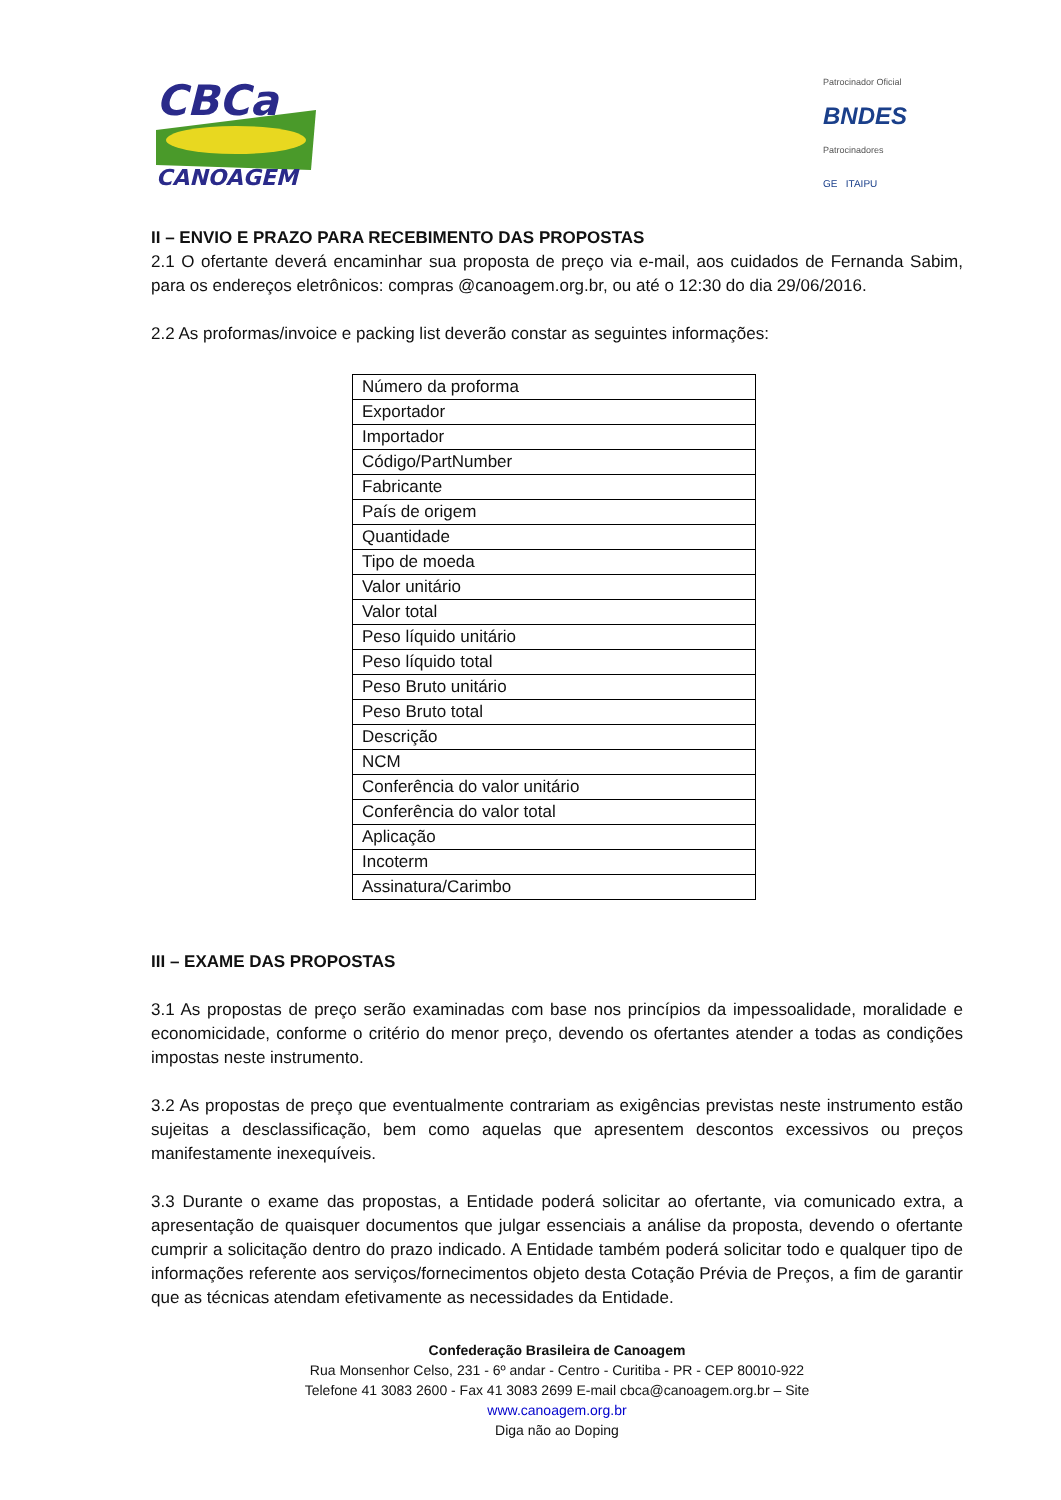CBCa
CANOAGEM
Patrocinador Oficial
BNDES
Patrocinadores
GE ITAIPU
II – ENVIO E PRAZO PARA RECEBIMENTO DAS PROPOSTAS
2.1 O ofertante deverá encaminhar sua proposta de preço via e-mail, aos cuidados de Fernanda Sabim, para os endereços eletrônicos: compras @canoagem.org.br, ou até o 12:30 do dia 29/06/2016.
2.2 As proformas/invoice e packing list deverão constar as seguintes informações:
| Número da proforma |
| Exportador |
| Importador |
| Código/PartNumber |
| Fabricante |
| País de origem |
| Quantidade |
| Tipo de moeda |
| Valor unitário |
| Valor total |
| Peso líquido unitário |
| Peso líquido total |
| Peso Bruto unitário |
| Peso Bruto total |
| Descrição |
| NCM |
| Conferência do valor unitário |
| Conferência do valor total |
| Aplicação |
| Incoterm |
| Assinatura/Carimbo |
III – EXAME DAS PROPOSTAS
3.1 As propostas de preço serão examinadas com base nos princípios da impessoalidade, moralidade e economicidade, conforme o critério do menor preço, devendo os ofertantes atender a todas as condições impostas neste instrumento.
3.2 As propostas de preço que eventualmente contrariam as exigências previstas neste instrumento estão sujeitas a desclassificação, bem como aquelas que apresentem descontos excessivos ou preços manifestamente inexequíveis.
3.3 Durante o exame das propostas, a Entidade poderá solicitar ao ofertante, via comunicado extra, a apresentação de quaisquer documentos que julgar essenciais a análise da proposta, devendo o ofertante cumprir a solicitação dentro do prazo indicado. A Entidade também poderá solicitar todo e qualquer tipo de informações referente aos serviços/fornecimentos objeto desta Cotação Prévia de Preços, a fim de garantir que as técnicas atendam efetivamente as necessidades da Entidade.
Confederação Brasileira de Canoagem
Rua Monsenhor Celso, 231 - 6º andar - Centro - Curitiba - PR - CEP 80010-922
Telefone 41 3083 2600 - Fax 41 3083 2699 E-mail cbca@canoagem.org.br – Site
www.canoagem.org.br
Diga não ao Doping